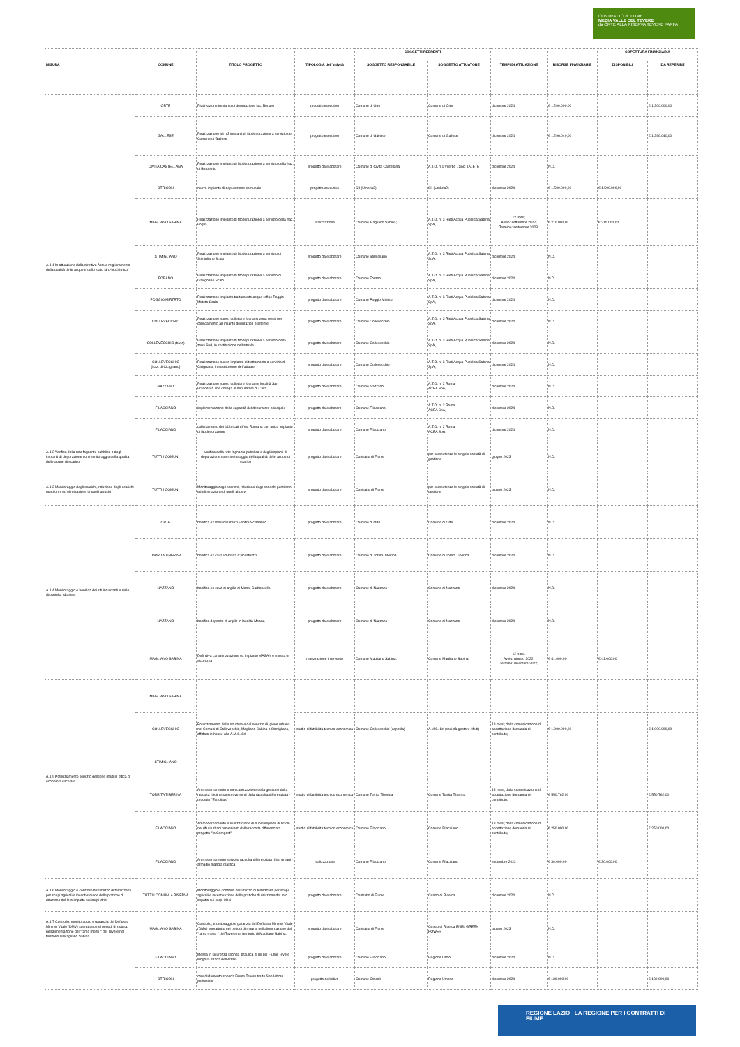CONTRATTO di FIUME
MEDIA VALLE DEL TEVERE
da ORTE ALLA RISERVA TEVERE FARFA
| | | | | SOGGETTI REERENTI | | | | COPERTURA FINANZIARIA | |
| --- | --- | --- | --- | --- | --- | --- | --- | --- | --- |
| MISURA | COMUNE | TITOLO PROGETTO | TIPOLOGIA dell'attività | SOGGETTO RESPONSABILE | SOGGETTO ATTUATORE | TEMPI DI ATTUAZIONE | RISORSE FINANZIARIE | DISPONIBILI | DA REPERIRE |
| A.1.1 In attuazione della direttiva Acque miglioramento della qualità delle acque e dello stato idro-biochimico | ORTE | Riattivazione impianto di depurazione loc. Renaro | progetto esecutivo | Comune di Orte | Comune di Orte | dicembre 2024 | € 1.200.000,00 | | € 1.200.000,00 |
| | GALLESE | Realizzazione idi n.3 impianti di fitodepurazione a servizio del Comune di Gallese | progetto esecutivo | Comune di Gallese | Comune di Gallese | dicembre 2024 | € 1.296.040,00 | | € 1.296.040,00 |
| | CIVITA CASTELLANA | Realizzazione impianto di fitodepurazione a servizio della fraz. di Borghetto | progetto da elaborare | Comune di Civita Castellana | A.T.O. n.1 Viterbo . Soc. TALETE | dicembre 2024 | N.D. | | |
| | OTRICOLI | nuovo impianto di depurazione comunale | progetto esecutivo | SII (Umbria2) | SII (Umbria2) | dicembre 2024 | € 1.500.000,00 | € 1.500.000,00 | |
| | MAGLIANO SABINA | Realizzazione impianto di fitodepurazione a servizio della fraz. Foglia | realizzazione | Comune Magliano Sabina; | A.T.O. n. 3 Rieti Acqua Pubblica Sabina SpA, | 12 mesi; Avvio: settembre 2022; Termine: settembre 2023; | € 210.000,00 | € 210.000,00 | |
| | STIMIGLIANO | Realizzazione impianto di fitodepurazione a servizio di Stimigliano Scalo | progetto da elaborare | Comune Stimigliano | A.T.O. n. 3 Rieti Acqua Pubblica Sabina SpA, | dicembre 2024 | N.D. | | |
| | FORANO | Realizzazione impianto di fitodepurazione a servizio di Gavignano Scalo | progetto da elaborare | Comune Forano | A.T.O. n. 3 Rieti Acqua Pubblica Sabina SpA, | dicembre 2024 | N.D. | | |
| | POGGIO MIRTETO | Realizzazione impianto trattamento acque reflue Poggio Mirteto Scalo | progetto da elaborare | Comune Poggio Mirteto | A.T.O. n. 3 Rieti Acqua Pubblica Sabina SpA, | dicembre 2024 | N.D. | | |
| | COLLEVECCHIO | Realizzazione nuovo collettore fognario zona ovest per collegamento ad imianto depurazion esistente | progetto da elaborare | Comune Collevecchio | A.T.O. n. 3 Rieti Acqua Pubblica Sabina SpA, | dicembre 2024 | N.D. | | |
| | COLLEVECCHIO (bivio) | Realizzazione impianto di fitodepurazione a servizio della zona Sud, in sostituzione dell'attuale | progetto da elaborare | Comune Collevecchio | A.T.O. n. 3 Rieti Acqua Pubblica Sabina SpA, | dicembre 2024 | N.D. | | |
| | COLLEVECCHIO (fraz. di Cicignano) | Realizzazione nuovo impianto di trattamento a servizio di Cicignano, in sostituzione dell'attuale | progetto da elaborare | Comune Collevecchio | A.T.O. n. 3 Rieti Acqua Pubblica Sabina SpA, | dicembre 2024 | N.D. | | |
| | NAZZANO | Realizzazione nuovo collettore fognante località San Francesco che collega al depuratore di Cava | progetto da elaborare | Comune Nazzano | A.T.O. n. 2 Roma ACEA SpA, | dicembre 2024 | N.D. | | |
| | FILACCIANO | implementazione della capacità del depuratore principale | progetto da elaborare | Comune Filacciano | A.T.O. n. 2 Roma ACEA SpA, | dicembre 2024 | N.D. | | |
| | FILACCIANO | collettamento dei fabbricati di Via Romana con unico impianto di fitodepurazione | progetto da elaborare | Comune Filacciano | A.T.O. n. 2 Roma ACEA SpA, | dicembre 2024 | N.D. | | |
| A.1.2 Verifica della rete fognante pubblica e degli impianti di depurazione con monitoraggio della qualità delle acque di scarico | TUTTI I COMUNI | Verifica della rete fognante pubblica e degli impianti di depurazione con monitoraggio della qualità delle acque di scarico | progetto da elaborare | Contratto di Fiume | per competenza le singole società di gestione | giugno 2023 | N.D. | | |
| A.1.3 Monitoraggio degli scarichi, riduzione degli scarichi puntiformi ed eliminazione di quelli abusivi | TUTTI I COMUNI | Monitoraggio degli scarichi, riduzione degli scarichi puntiformi ed eliminazione di quelli abusivi | progetto da elaborare | Contratto di Fiume | per competenza le singole società di gestione | giugno 2023 | N.D. | | |
| A.1.4 Monitoraggio e bonifica dei siti inquinanti e delle discariche abusive. | ORTE | bonifica ex fornace laterizi Fantini-Scianatico | progetto da elaborare | Comune di Orte | Comune di Orte | dicembre 2024 | N.D. | | |
| | TORRITA TIBERINA | bonifica ex cava Romana Calcestruzzi | progetto da elaborare | Comune di Torrita Tiberina | Comune di Torrita Tiberina | dicembre 2024 | N.D. | | |
| | NAZZANO | bonifica ex cava di argilla di Monte Carboncello | progetto da elaborare | Comune di Nazzano | Comune di Nazzano | dicembre 2024 | N.D. | | |
| | NAZZANO | bonifica deposito di argille in località Meana | progetto da elaborare | Comune di Nazzano | Comune di Nazzano | dicembre 2024 | N.D. | | |
| | MAGLIANO SABINA | Definitiva caratterizzazione ex impianto MASAN e messa in sicurezza | realizzazione intervento | Comune Magliano Sabina; | Comune Magliano Sabina; | 12 mesi; Avvio: giugno 2022; Termine: dicembre 2022; | € 41.000,00 | € 41.000,00 | |
| A.1.5 Potenziamento servizio gestione rifiuti in ottica di economia circolare | MAGLIANO SABINA | Potenziamento delle strutture e del servizio di igiene urbana nei Comuni di Collevecchio, Magliano Sabina e Stimigliano, affidato in house alla A.M.S. Srl | | | | | | | |
| | COLLEVECCHIO | | studio di fattibilità tecnico economica | Comune Collevecchio (capofila) | A.M.S. Srl (società gestore rifiuti) | 18 mesi; dalla comunicazione di accettazione domanda di contributo; | € 1.000.000,00 | | € 1.000.000,00 |
| | STIMIGLIANO | | | | | | | | |
| | TORRITA TIBERINA | Ammodernamento e meccanizzazione della gestione della raccolta rifiuti urbani provenienti dalla raccolta differenziata - progetto "Expolitus" | studio di fattibilità tecnico economica | Comune Torrita Tiberina | Comune Torrita Tiberina | 18 mesi; dalla comunicazione di accettazione domanda di contributo; | € 550.762,00 | | € 550.762,00 |
| | FILACCIANO | Ammodernamento e realizzazione di nuovi impianti di riciclo dei rifiuti urbani provenienti dalla raccolta differenziata - progetto "Io Compost" | studio di fattibilità tecnico economica | Comune Filacciano | Comune Filacciano | 18 mesi; dalla comunicazione di accettazione domanda di contributo; | € 250.000,00 | | € 250.000,00 |
| | FILACCIANO | Ammodernamento servizio raccolta differenziata rifiuti urbani - armadio mangia plastica | realizzazione | Comune Filacciano | Comune Filacciano | settembre 2022 | € 30.000,00 | € 30.000,00 | |
| A.1.6 Monitoraggio e controllo dell'utilizzo di fertilizzanti per scopi agricoli e incentivazione delle pratiche di riduzione del loro impatto sui corpi idrici | TUTTI I COMUNI e RISERVA | Monitoraggio e controllo dell'utilizzo di fertilizzanti per scopi agricoli e incentivazione delle pratiche di riduzione del loro impatto sui corpi idrici | progetto da elaborare | Contratto di Fiume | Centro di Ricerca | dicembre 2024 | N.D. | | |
| A.1.7 Controllo, monitoraggio e garanzia del Deflusso Minimo Vitale (DMV) soprattutto nei periodi di magra, nell'alimentazione del "ramo morto " del Tevere nel territorio di Magliano Sabina. | MAGLIANO SABINA | Controllo, monitoraggio e garanzia del Deflusso Minimo Vitale (DMV) soprattutto nei periodi di magra, nell'alimentazione del "ramo morto " del Tevere nel territorio di Magliano Sabina. | progetto da elaborare | Contratto di Fiume | Centro di Ricerca ENEL GREEN POWER | giugno 2023 | N.D. | | |
| | FILACCIANO | Messa in sicurezza sponda idraulica di dx del Fiume Tevere lungo la strada dell'Alzaia | progetto da elaborare | Comune Filacciano | Regione Lazio | dicembre 2024 | N.D. | | |
| | OTRICOLI | consolidamento sponda Fiume Tevere tratto San Vittore porticciolo | progetto definitivo | Comune Otricoli | Regione Umbria | dicembre 2024 | € 130.000,00 | | € 130.000,00 |
REGIONE LAZIO LA REGIONE PER I CONTRATTI DI FIUME